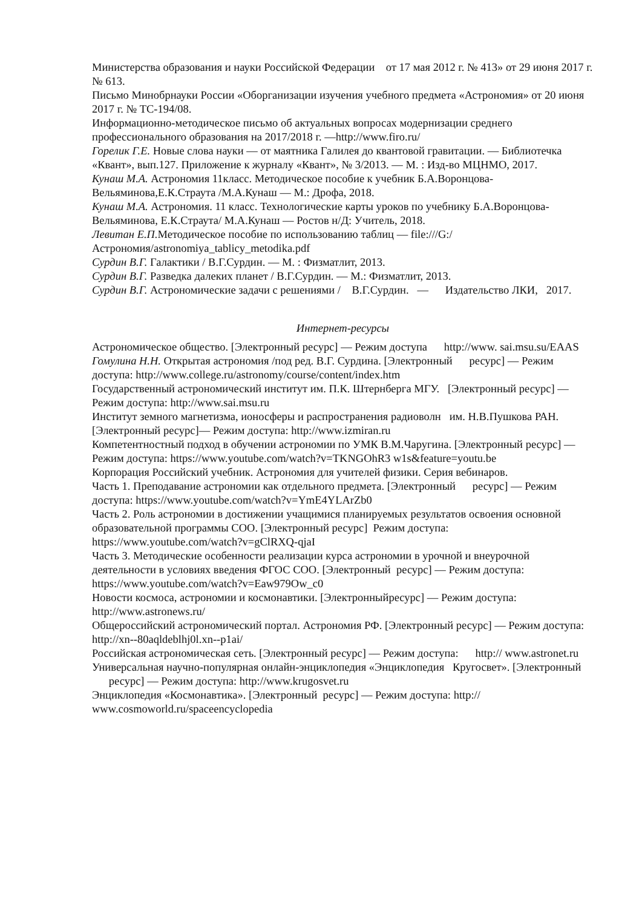Министерства образования и науки Российской Федерации от 17 мая 2012 г. № 413» от 29 июня 2017 г. № 613.
Письмо Минобрнауки России «Оборганизации изучения учебного предмета «Астрономия» от 20 июня 2017 г. № ТС-194/08.
Информационно-методическое письмо об актуальных вопросах модернизации среднего профессионального образования на 2017/2018 г. —http://www.firo.ru/
Горелик Г.Е. Новые слова науки — от маятника Галилея до квантовой гравитации. — Библиотечка «Квант», вып.127. Приложение к журналу «Квант», № 3/2013. — М. : Изд-во МЦНМО, 2017.
Кунаш М.А. Астрономия 11класс. Методическое пособие к учебник Б.А.Воронцова-Вельяминова,Е.К.Страута /М.А.Кунаш — М.: Дрофа, 2018.
Кунаш М.А. Астрономия. 11 класс. Технологические карты уроков по учебнику Б.А.Воронцова-Вельяминова, Е.К.Страута/ М.А.Кунаш — Ростов н/Д: Учитель, 2018.
Левитан Е.П. Методическое пособие по использованию таблиц — file:///G:/ Астрономия/astronomiya_tablicy_metodika.pdf
Сурдин В.Г. Галактики / В.Г.Сурдин. — М. : Физматлит, 2013.
Сурдин В.Г. Разведка далеких планет / В.Г.Сурдин. — М.: Физматлит, 2013.
Сурдин В.Г. Астрономические задачи с решениями / В.Г.Сурдин. — Издательство ЛКИ, 2017.
Интернет-ресурсы
Астрономическое общество. [Электронный ресурс] — Режим доступа http://www. sai.msu.su/EAAS
Гомулина Н.Н. Открытая астрономия /под ред. В.Г. Сурдина. [Электронный ресурс] — Режим доступа: http://www.college.ru/astronomy/course/content/index.htm
Государственный астрономический институт им. П.К. Штернберга МГУ. [Электронный ресурс] — Режим доступа: http://www.sai.msu.ru
Институт земного магнетизма, ионосферы и распространения радиоволн им. Н.В.Пушкова РАН. [Электронный ресурс]— Режим доступа: http://www.izmiran.ru
Компетентностный подход в обучении астрономии по УМК В.М.Чаругина. [Электронный ресурс] — Режим доступа: https://www.youtube.com/watch?v=TKNGOhR3 w1s&feature=youtu.be
Корпорация Российский учебник. Астрономия для учителей физики. Серия вебинаров.
Часть 1. Преподавание астрономии как отдельного предмета. [Электронный ресурс] — Режим доступа: https://www.youtube.com/watch?v=YmE4YLArZb0
Часть 2. Роль астрономии в достижении учащимися планируемых результатов освоения основной образовательной программы СОО. [Электронный ресурс] Режим доступа: https://www.youtube.com/watch?v=gClRXQ-qjaI
Часть 3. Методические особенности реализации курса астрономии в урочной и внеурочной деятельности в условиях введения ФГОС СОО. [Электронный ресурс] — Режим доступа: https://www.youtube.com/watch?v=Eaw979Ow_c0
Новости космоса, астрономии и космонавтики. [Электронныйресурс] — Режим доступа: http://www.astronews.ru/
Общероссийский астрономический портал. Астрономия РФ. [Электронный ресурс] — Режим доступа: http://xn--80aqldeblhj0l.xn--p1ai/
Российская астрономическая сеть. [Электронный ресурс] — Режим доступа: http:// www.astronet.ru
Универсальная научно-популярная онлайн-энциклопедия «Энциклопедия Кругосвет». [Электронный ресурс] — Режим доступа: http://www.krugosvet.ru
Энциклопедия «Космонавтика». [Электронный ресурс] — Режим доступа: http:// www.cosmoworld.ru/spaceencyclopedia